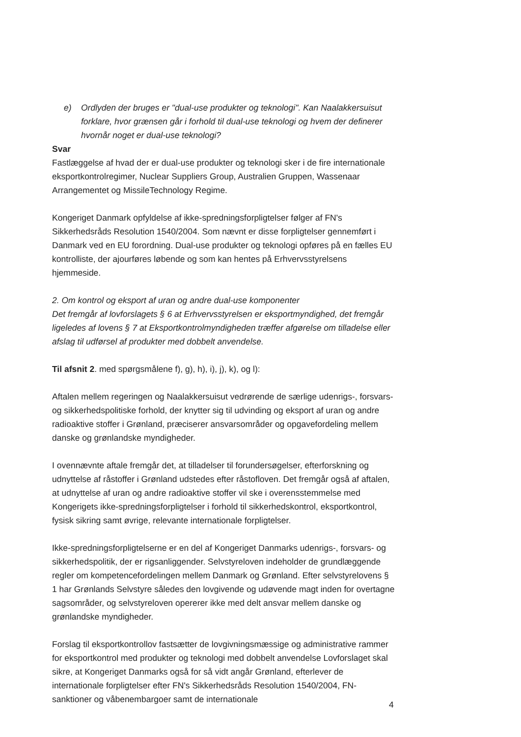e) Ordlyden der bruges er "dual-use produkter og teknologi". Kan Naalakkersuisut forklare, hvor grænsen går i forhold til dual-use teknologi og hvem der definerer hvornår noget er dual-use teknologi?
Svar
Fastlæggelse af hvad der er dual-use produkter og teknologi sker i de fire internationale eksportkontrolregimer, Nuclear Suppliers Group, Australien Gruppen, Wassenaar Arrangementet og MissileTechnology Regime.
Kongeriget Danmark opfyldelse af ikke-spredningsforpligtelser følger af FN's Sikkerhedsråds Resolution 1540/2004. Som nævnt er disse forpligtelser gennemført i Danmark ved en EU forordning. Dual-use produkter og teknologi opføres på en fælles EU kontrolliste, der ajourføres løbende og som kan hentes på Erhvervsstyrelsens hjemmeside.
2. Om kontrol og eksport af uran og andre dual-use komponenter
Det fremgår af lovforslagets § 6 at Erhvervsstyrelsen er eksportmyndighed, det fremgår ligeledes af lovens § 7 at Eksportkontrolmyndigheden træffer afgørelse om tilladelse eller afslag til udførsel af produkter med dobbelt anvendelse.
Til afsnit 2. med spørgsmålene f), g), h), i), j), k), og l):
Aftalen mellem regeringen og Naalakkersuisut vedrørende de særlige udenrigs-, forsvars- og sikkerhedspolitiske forhold, der knytter sig til udvinding og eksport af uran og andre radioaktive stoffer i Grønland, præciserer ansvarsområder og opgavefordeling mellem danske og grønlandske myndigheder.
I ovennævnte aftale fremgår det, at tilladelser til forundersøgelser, efterforskning og udnyttelse af råstoffer i Grønland udstedes efter råstofloven. Det fremgår også af aftalen, at udnyttelse af uran og andre radioaktive stoffer vil ske i overensstemmelse med Kongerigets ikke-spredningsforpligtelser i forhold til sikkerhedskontrol, eksportkontrol, fysisk sikring samt øvrige, relevante internationale forpligtelser.
Ikke-spredningsforpligtelserne er en del af Kongeriget Danmarks udenrigs-, forsvars- og sikkerhedspolitik, der er rigsanliggender. Selvstyreloven indeholder de grundlæggende regler om kompetencefordelingen mellem Danmark og Grønland. Efter selvstyrelovens § 1 har Grønlands Selvstyre således den lovgivende og udøvende magt inden for overtagne sagsområder, og selvstyreloven opererer ikke med delt ansvar mellem danske og grønlandske myndigheder.
Forslag til eksportkontrollov fastsætter de lovgivningsmæssige og administrative rammer for eksportkontrol med produkter og teknologi med dobbelt anvendelse Lovforslaget skal sikre, at Kongeriget Danmarks også for så vidt angår Grønland, efterlever de internationale forpligtelser efter FN's Sikkerhedsråds Resolution 1540/2004, FN-sanktioner og våbenembargoer samt de internationale
4